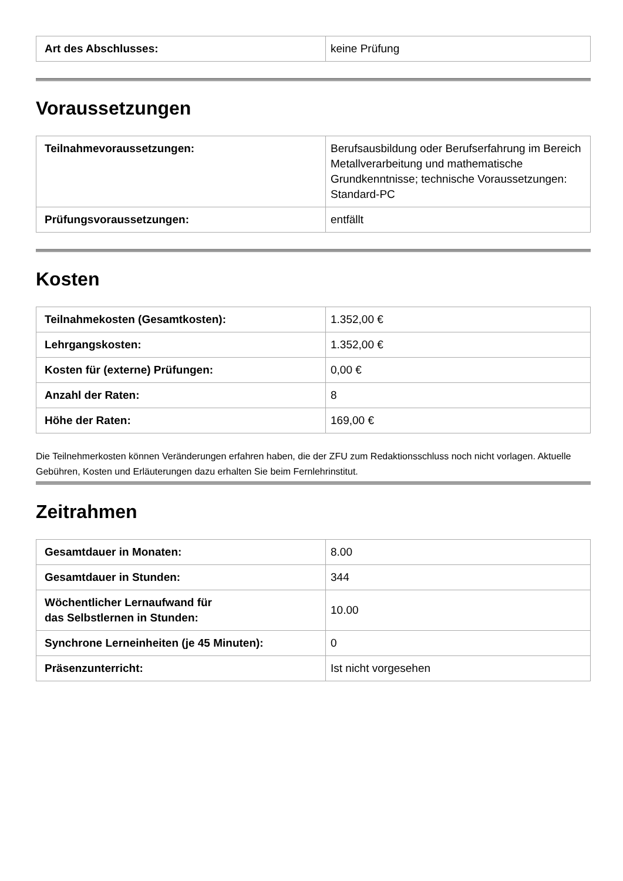| Art des Abschlusses: | keine Prüfung |
Voraussetzungen
| Teilnahmevoraussetzungen: | Berufsausbildung oder Berufserfahrung im Bereich Metallverarbeitung und mathematische Grundkenntnisse; technische Voraussetzungen: Standard-PC |
| Prüfungsvoraussetzungen: | entfällt |
Kosten
| Teilnahmekosten (Gesamtkosten): | 1.352,00 € |
| Lehrgangskosten: | 1.352,00 € |
| Kosten für (externe) Prüfungen: | 0,00 € |
| Anzahl der Raten: | 8 |
| Höhe der Raten: | 169,00 € |
Die Teilnehmerkosten können Veränderungen erfahren haben, die der ZFU zum Redaktionsschluss noch nicht vorlagen. Aktuelle Gebühren, Kosten und Erläuterungen dazu erhalten Sie beim Fernlehrinstitut.
Zeitrahmen
| Gesamtdauer in Monaten: | 8.00 |
| Gesamtdauer in Stunden: | 344 |
| Wöchentlicher Lernaufwand für das Selbstlernen in Stunden: | 10.00 |
| Synchrone Lerneinheiten (je 45 Minuten): | 0 |
| Präsenzunterricht: | Ist nicht vorgesehen |